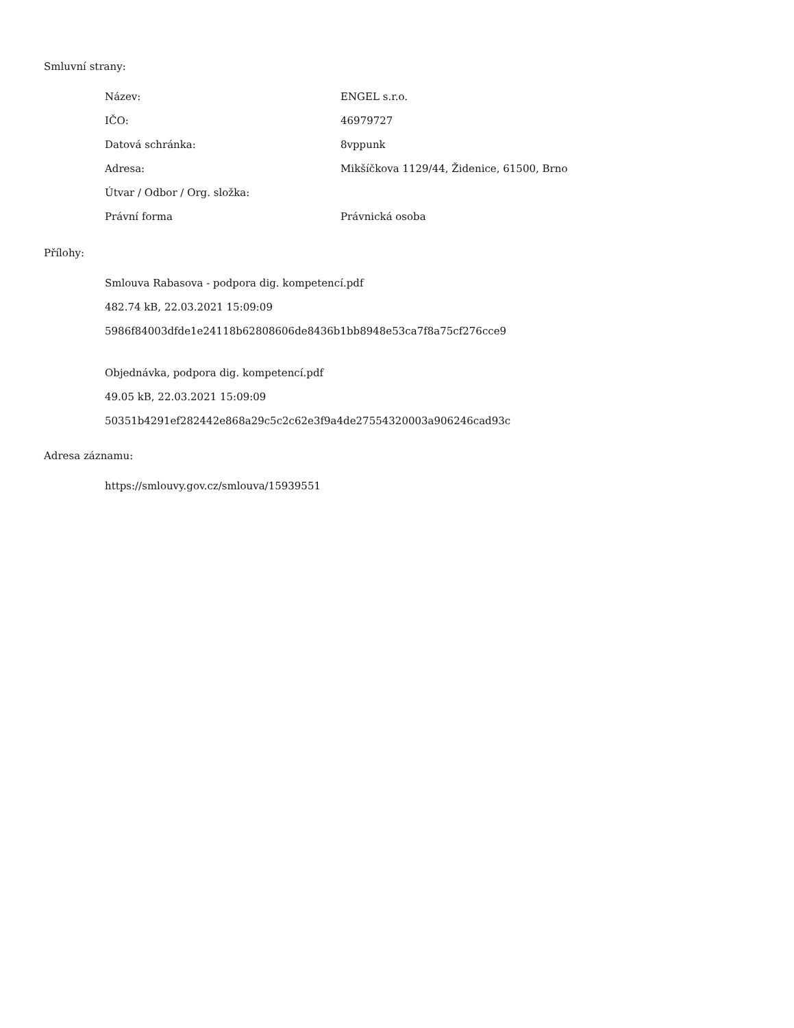Smluvní strany:
| Název: | ENGEL s.r.o. |
| IČO: | 46979727 |
| Datová schránka: | 8vppunk |
| Adresa: | Mikšíčkova 1129/44, Židenice, 61500, Brno |
| Útvar / Odbor / Org. složka: | |
| Právní forma | Právnická osoba |
Přílohy:
Smlouva Rabasova - podpora dig. kompetencí.pdf
482.74 kB, 22.03.2021 15:09:09
5986f84003dfde1e24118b62808606de8436b1bb8948e53ca7f8a75cf276cce9
Objednávka, podpora dig. kompetencí.pdf
49.05 kB, 22.03.2021 15:09:09
50351b4291ef282442e868a29c5c2c62e3f9a4de27554320003a906246cad93c
Adresa záznamu:
https://smlouvy.gov.cz/smlouva/15939551